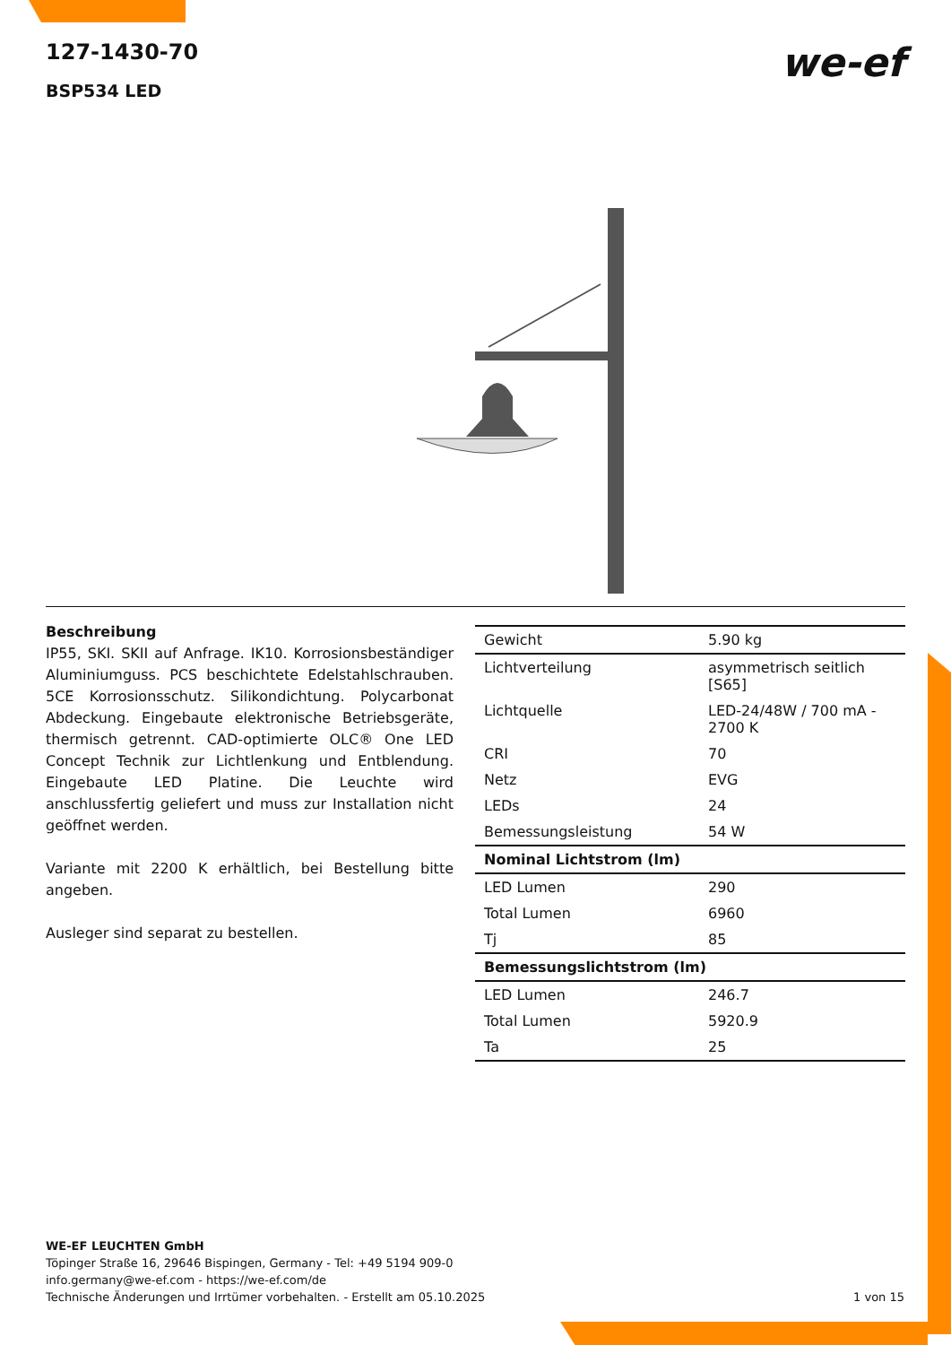127-1430-70
BSP534 LED
we-ef
Beschreibung
IP55, SKI. SKII auf Anfrage. IK10. Korrosionsbeständiger Aluminiumguss. PCS beschichtete Edelstahlschrauben. 5CE Korrosionsschutz. Silikondichtung. Polycarbonat Abdeckung. Eingebaute elektronische Betriebsgeräte, thermisch getrennt. CAD-optimierte OLC® One LED Concept Technik zur Lichtlenkung und Entblendung. Eingebaute LED Platine. Die Leuchte wird anschlussfertig geliefert und muss zur Installation nicht geöffnet werden.
Variante mit 2200 K erhältlich, bei Bestellung bitte angeben.
Ausleger sind separat zu bestellen.
| Gewicht | 5.90 kg |
| Lichtverteilung | asymmetrisch seitlich [S65] |
| Lichtquelle | LED-24/48W / 700 mA - 2700 K |
| CRI | 70 |
| Netz | EVG |
| LEDs | 24 |
| Bemessungsleistung | 54 W |
| Nominal Lichtstrom (lm) | |
| LED Lumen | 290 |
| Total Lumen | 6960 |
| Tj | 85 |
| Bemessungslichtstrom (lm) | |
| LED Lumen | 246.7 |
| Total Lumen | 5920.9 |
| Ta | 25 |
WE-EF LEUCHTEN GmbH
Töpinger Straße 16, 29646 Bispingen, Germany - Tel: +49 5194 909-0
info.germany@we-ef.com - https://we-ef.com/de
Technische Änderungen und Irrtümer vorbehalten. - Erstellt am 05.10.2025 1 von 15